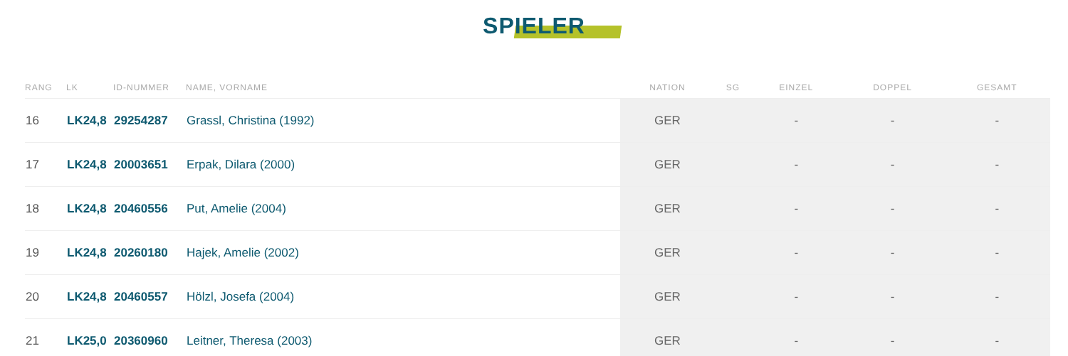SPIELER
| RANG | LK | ID-NUMMER | NAME, VORNAME | NATION | SG | EINZEL | DOPPEL | GESAMT |
| --- | --- | --- | --- | --- | --- | --- | --- | --- |
| 16 | LK24,8 | 29254287 | Grassl, Christina (1992) | GER | | - | - | - |
| 17 | LK24,8 | 20003651 | Erpak, Dilara (2000) | GER | | - | - | - |
| 18 | LK24,8 | 20460556 | Put, Amelie (2004) | GER | | - | - | - |
| 19 | LK24,8 | 20260180 | Hajek, Amelie (2002) | GER | | - | - | - |
| 20 | LK24,8 | 20460557 | Hölzl, Josefa (2004) | GER | | - | - | - |
| 21 | LK25,0 | 20360960 | Leitner, Theresa (2003) | GER | | - | - | - |